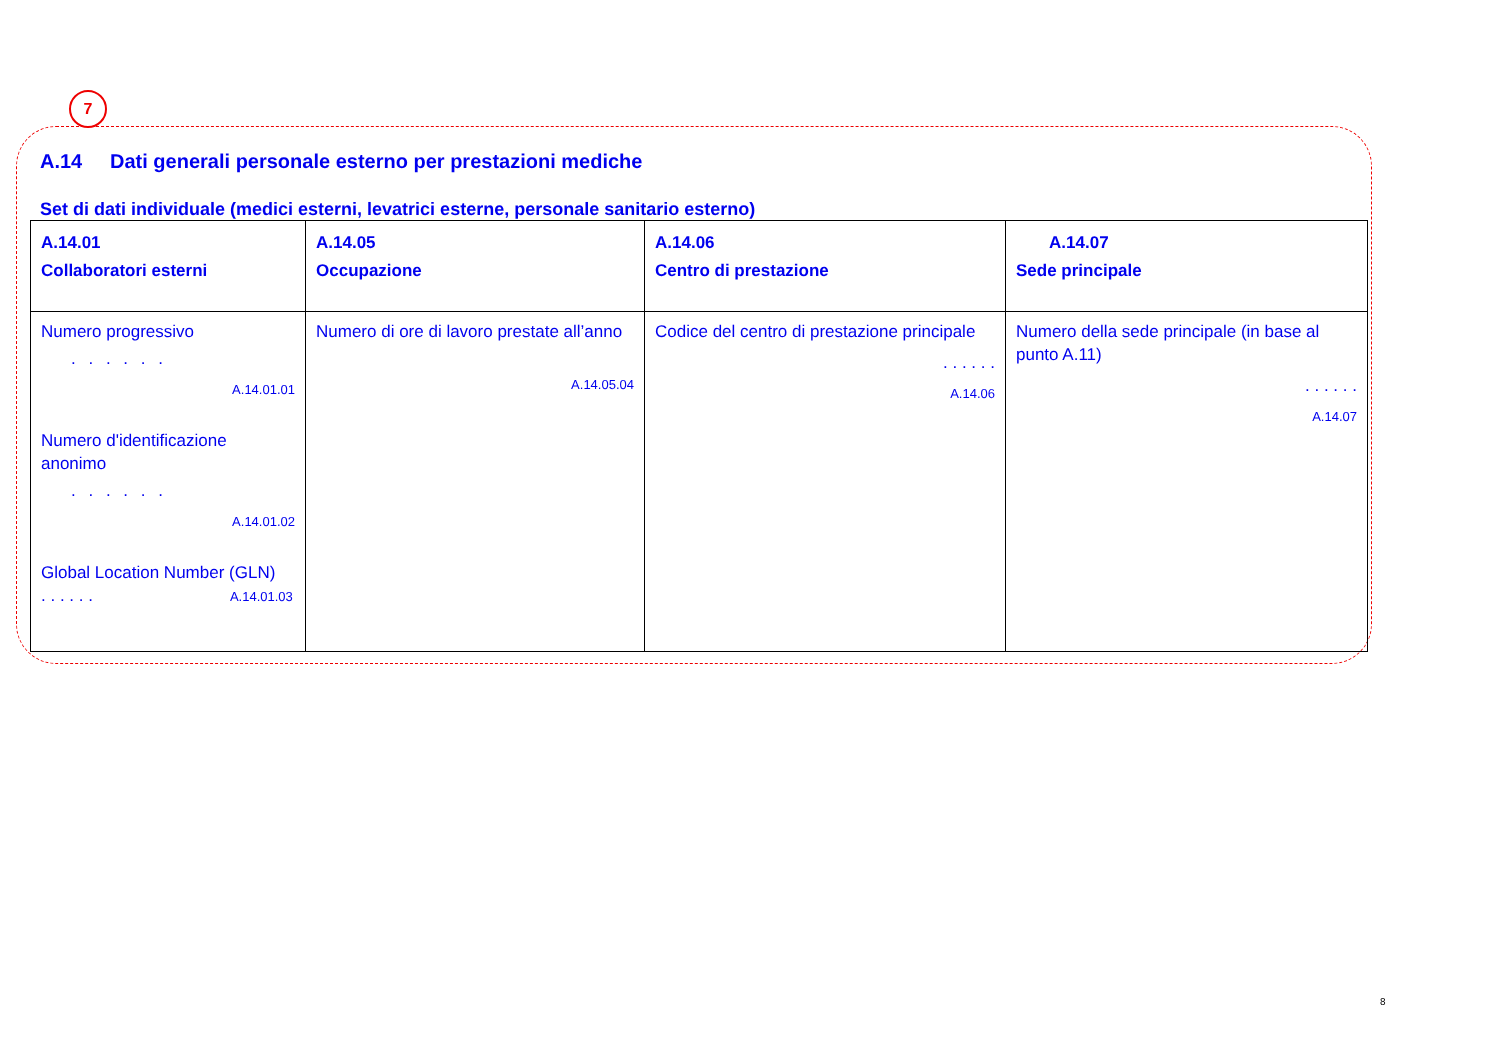7
A.14 Dati generali personale esterno per prestazioni mediche
Set di dati individuale (medici esterni, levatrici esterne, personale sanitario esterno)
| A.14.01 Collaboratori esterni | A.14.05 Occupazione | A.14.06 Centro di prestazione | A.14.07 Sede principale |
| --- | --- | --- | --- |
| Numero progressivo . . . . . . A.14.01.01 Numero d'identificazione anonimo . . . . . . A.14.01.02 Global Location Number (GLN) . . . . . . A.14.01.03 | Numero di ore di lavoro prestate all’anno A.14.05.04 | Codice del centro di prestazione principale . . . . . . A.14.06 | Numero della sede principale (in base al punto A.11) . . . . . . A.14.07 |
8